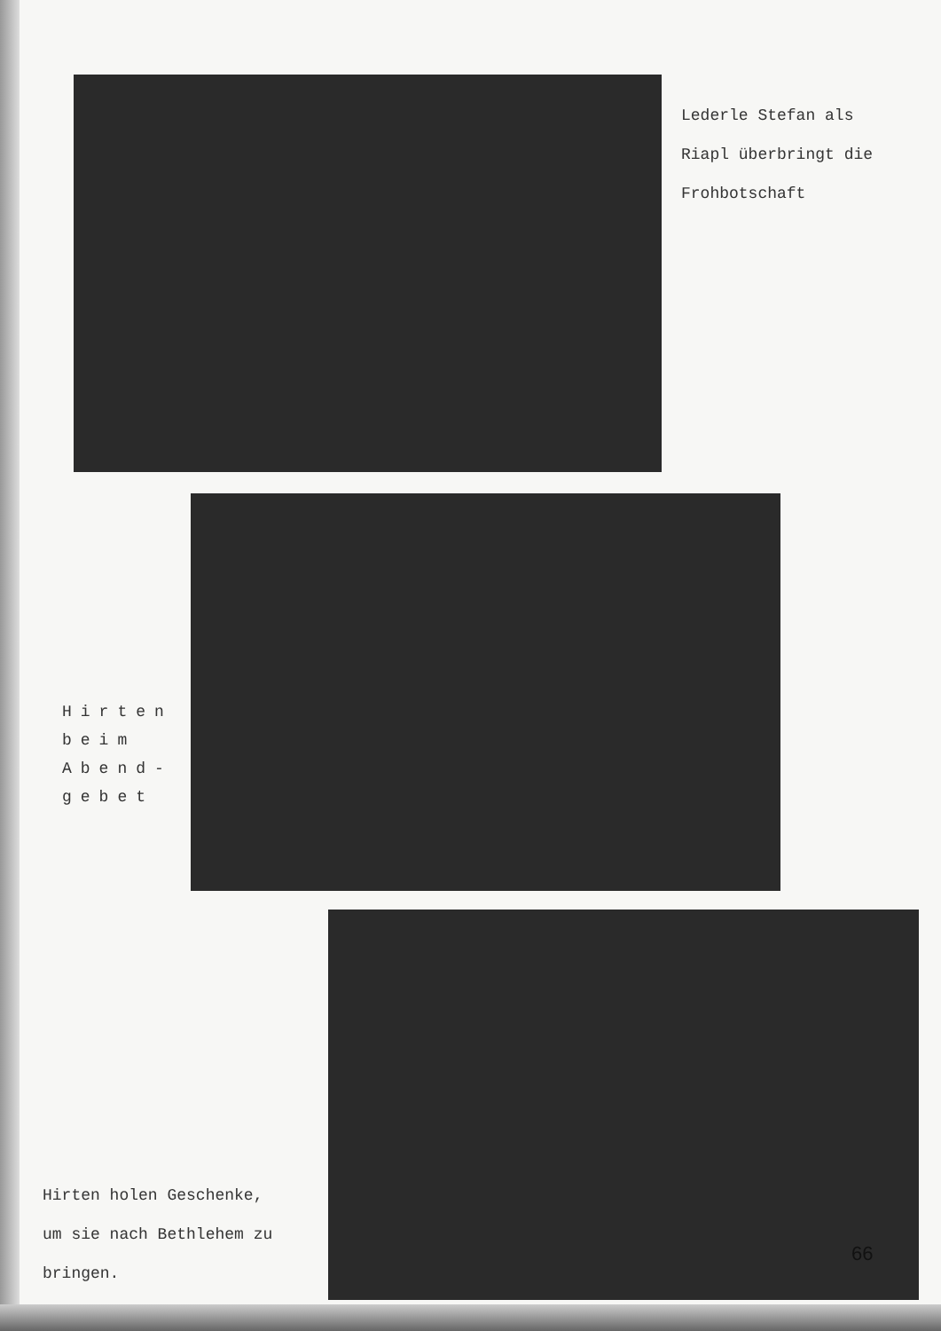Lederle Stefan als
Riapl überbringt die
Frohbotschaft
Hirten
beim
Abend-
gebet
Hirten holen Geschenke,
um sie nach Bethlehem zu
bringen.
66